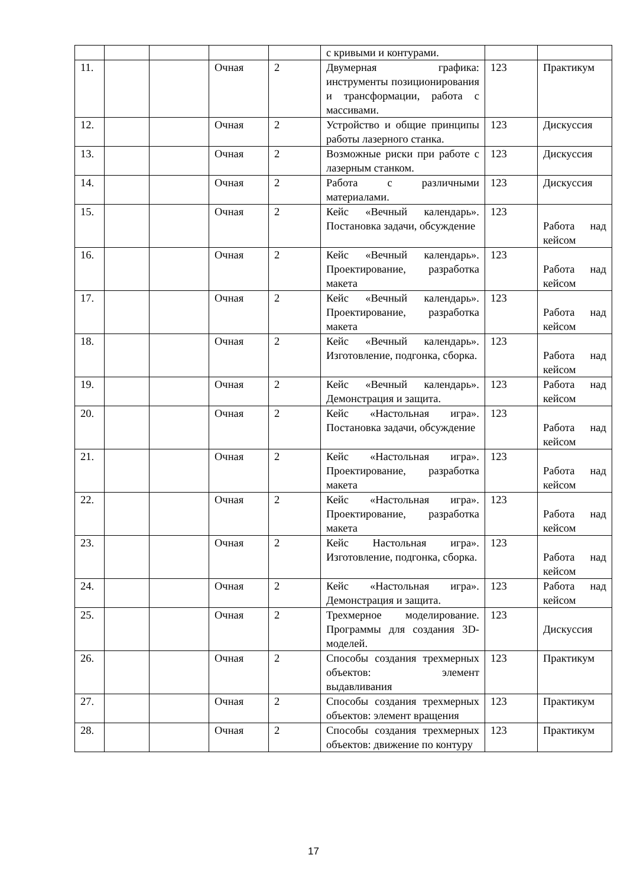| | | | | | с кривыми и контурами. | | |
| 11. | | | Очная | 2 | Двумерная графика: инструменты позиционирования и трансформации, работа с массивами. | 123 | Практикум |
| 12. | | | Очная | 2 | Устройство и общие принципы работы лазерного станка. | 123 | Дискуссия |
| 13. | | | Очная | 2 | Возможные риски при работе с лазерным станком. | 123 | Дискуссия |
| 14. | | | Очная | 2 | Работа с различными материалами. | 123 | Дискуссия |
| 15. | | | Очная | 2 | Кейс «Вечный календарь». Постановка задачи, обсуждение | 123 | Работа над кейсом |
| 16. | | | Очная | 2 | Кейс «Вечный календарь». Проектирование, разработка макета | 123 | Работа над кейсом |
| 17. | | | Очная | 2 | Кейс «Вечный календарь». Проектирование, разработка макета | 123 | Работа над кейсом |
| 18. | | | Очная | 2 | Кейс «Вечный календарь». Изготовление, подгонка, сборка. | 123 | Работа над кейсом |
| 19. | | | Очная | 2 | Кейс «Вечный календарь». Демонстрация и защита. | 123 | Работа над кейсом |
| 20. | | | Очная | 2 | Кейс «Настольная игра». Постановка задачи, обсуждение | 123 | Работа над кейсом |
| 21. | | | Очная | 2 | Кейс «Настольная игра». Проектирование, разработка макета | 123 | Работа над кейсом |
| 22. | | | Очная | 2 | Кейс «Настольная игра». Проектирование, разработка макета | 123 | Работа над кейсом |
| 23. | | | Очная | 2 | Кейс Настольная игра». Изготовление, подгонка, сборка. | 123 | Работа над кейсом |
| 24. | | | Очная | 2 | Кейс «Настольная игра». Демонстрация и защита. | 123 | Работа над кейсом |
| 25. | | | Очная | 2 | Трехмерное моделирование. Программы для создания 3D-моделей. | 123 | Дискуссия |
| 26. | | | Очная | 2 | Способы создания трехмерных объектов: элемент выдавливания | 123 | Практикум |
| 27. | | | Очная | 2 | Способы создания трехмерных объектов: элемент вращения | 123 | Практикум |
| 28. | | | Очная | 2 | Способы создания трехмерных объектов: движение по контуру | 123 | Практикум |
17